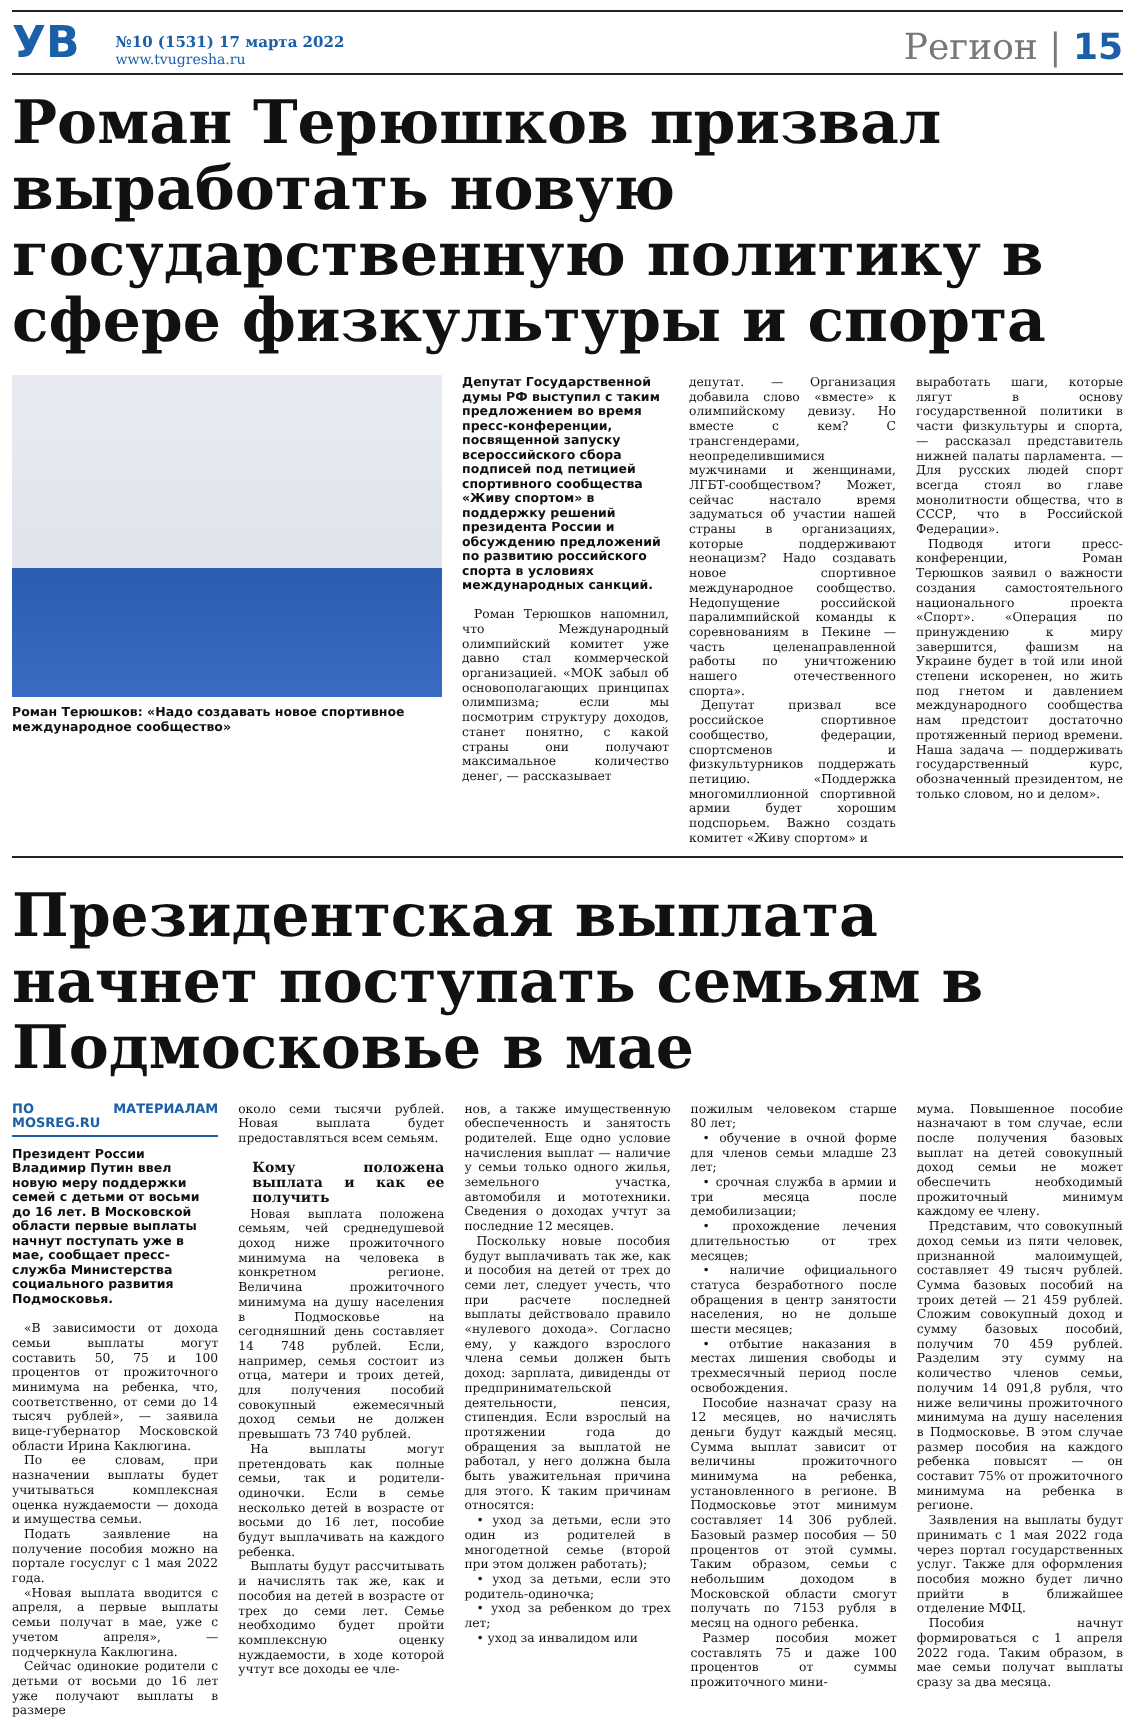УВ
№10 (1531) 17 марта 2022
www.tvugresha.ru
Регион | 15
Роман Терюшков призвал выработать новую государственную политику в сфере физкультуры и спорта
Роман Терюшков: «Надо создавать новое спортивное международное сообщество»
Депутат Государственной думы РФ выступил с таким предложением во время пресс-конференции, посвященной запуску всероссийского сбора подписей под петицией спортивного сообщества «Живу спортом» в поддержку решений президента России и обсуждению предложений по развитию российского спорта в условиях международных санкций.
Роман Терюшков напомнил, что Международный олимпийский комитет уже давно стал коммерческой организацией. «МОК забыл об основополагающих принципах олимпизма; если мы посмотрим структуру доходов, станет понятно, с какой страны они получают максимальное количество денег, — рассказывает
депутат. — Организация добавила слово «вместе» к олимпийскому девизу. Но вместе с кем? С трансгендерами, неопределившимися мужчинами и женщинами, ЛГБТ-сообществом? Может, сейчас настало время задуматься об участии нашей страны в организациях, которые поддерживают неонацизм? Надо создавать новое спортивное международное сообщество. Недопущение российской паралимпийской команды к соревнованиям в Пекине — часть целенаправленной работы по уничтожению нашего отечественного спорта».
Депутат призвал все российское спортивное сообщество, федерации, спортсменов и физкультурников поддержать петицию. «Поддержка многомиллионной спортивной армии будет хорошим подспорьем. Важно создать комитет «Живу спортом» и
выработать шаги, которые лягут в основу государственной политики в части физкультуры и спорта, — рассказал представитель нижней палаты парламента. — Для русских людей спорт всегда стоял во главе монолитности общества, что в СССР, что в Российской Федерации».
Подводя итоги пресс-конференции, Роман Терюшков заявил о важности создания самостоятельного национального проекта «Спорт». «Операция по принуждению к миру завершится, фашизм на Украине будет в той или иной степени искоренен, но жить под гнетом и давлением международного сообщества нам предстоит достаточно протяженный период времени. Наша задача — поддерживать государственный курс, обозначенный президентом, не только словом, но и делом».
Президентская выплата начнет поступать семьям в Подмосковье в мае
ПО МАТЕРИАЛАМ MOSREG.RU
Президент России Владимир Путин ввел новую меру поддержки семей с детьми от восьми до 16 лет. В Московской области первые выплаты начнут поступать уже в мае, сообщает пресс-служба Министерства социального развития Подмосковья.
«В зависимости от дохода семьи выплаты могут составить 50, 75 и 100 процентов от прожиточного минимума на ребенка, что, соответственно, от семи до 14 тысяч рублей», — заявила вице-губернатор Московской области Ирина Каклюгина.
По ее словам, при назначении выплаты будет учитываться комплексная оценка нуждаемости — дохода и имущества семьи.
Подать заявление на получение пособия можно на портале госуслуг с 1 мая 2022 года.
«Новая выплата вводится с апреля, а первые выплаты семьи получат в мае, уже с учетом апреля», — подчеркнула Каклюгина.
Сейчас одинокие родители с детьми от восьми до 16 лет уже получают выплаты в размере
около семи тысячи рублей. Новая выплата будет предоставляться всем семьям.
Кому положена выплата и как ее получить
Новая выплата положена семьям, чей среднедушевой доход ниже прожиточного минимума на человека в конкретном регионе. Величина прожиточного минимума на душу населения в Подмосковье на сегодняшний день составляет 14 748 рублей. Если, например, семья состоит из отца, матери и троих детей, для получения пособий совокупный ежемесячный доход семьи не должен превышать 73 740 рублей.
На выплаты могут претендовать как полные семьи, так и родители-одиночки. Если в семье несколько детей в возрасте от восьми до 16 лет, пособие будут выплачивать на каждого ребенка.
Выплаты будут рассчитывать и начислять так же, как и пособия на детей в возрасте от трех до семи лет. Семье необходимо будет пройти комплексную оценку нуждаемости, в ходе которой учтут все доходы ее чле-
нов, а также имущественную обеспеченность и занятость родителей. Еще одно условие начисления выплат — наличие у семьи только одного жилья, земельного участка, автомобиля и мототехники. Сведения о доходах учтут за последние 12 месяцев.
Поскольку новые пособия будут выплачивать так же, как и пособия на детей от трех до семи лет, следует учесть, что при расчете последней выплаты действовало правило «нулевого дохода». Согласно ему, у каждого взрослого члена семьи должен быть доход: зарплата, дивиденды от предпринимательской деятельности, пенсия, стипендия. Если взрослый на протяжении года до обращения за выплатой не работал, у него должна была быть уважительная причина для этого. К таким причинам относятся:
• уход за детьми, если это один из родителей в многодетной семье (второй при этом должен работать);
• уход за детьми, если это родитель-одиночка;
• уход за ребенком до трех лет;
• уход за инвалидом или
пожилым человеком старше 80 лет;
• обучение в очной форме для членов семьи младше 23 лет;
• срочная служба в армии и три месяца после демобилизации;
• прохождение лечения длительностью от трех месяцев;
• наличие официального статуса безработного после обращения в центр занятости населения, но не дольше шести месяцев;
• отбытие наказания в местах лишения свободы и трехмесячный период после освобождения.
Пособие назначат сразу на 12 месяцев, но начислять деньги будут каждый месяц. Сумма выплат зависит от величины прожиточного минимума на ребенка, установленного в регионе. В Подмосковье этот минимум составляет 14 306 рублей. Базовый размер пособия — 50 процентов от этой суммы. Таким образом, семьи с небольшим доходом в Московской области смогут получать по 7153 рубля в месяц на одного ребенка.
Размер пособия может составлять 75 и даже 100 процентов от суммы прожиточного мини-
мума. Повышенное пособие назначают в том случае, если после получения базовых выплат на детей совокупный доход семьи не может обеспечить необходимый прожиточный минимум каждому ее члену.
Представим, что совокупный доход семьи из пяти человек, признанной малоимущей, составляет 49 тысяч рублей. Сумма базовых пособий на троих детей — 21 459 рублей. Сложим совокупный доход и сумму базовых пособий, получим 70 459 рублей. Разделим эту сумму на количество членов семьи, получим 14 091,8 рубля, что ниже величины прожиточного минимума на душу населения в Подмосковье. В этом случае размер пособия на каждого ребенка повысят — он составит 75% от прожиточного минимума на ребенка в регионе.
Заявления на выплаты будут принимать с 1 мая 2022 года через портал государственных услуг. Также для оформления пособия можно будет лично прийти в ближайшее отделение МФЦ.
Пособия начнут формироваться с 1 апреля 2022 года. Таким образом, в мае семьи получат выплаты сразу за два месяца.